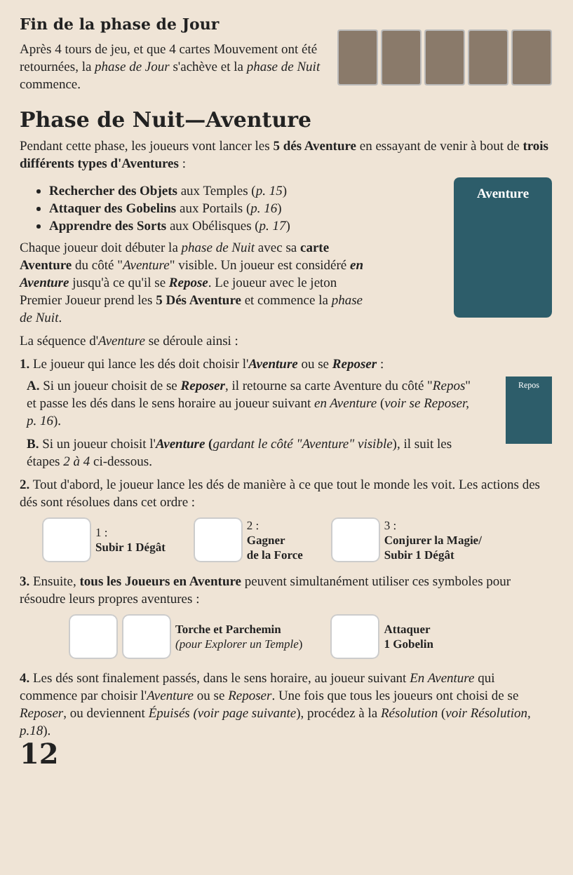Fin de la phase de Jour
Après 4 tours de jeu, et que 4 cartes Mouvement ont été retournées, la phase de Jour s'achève et la phase de Nuit commence.
Phase de Nuit—Aventure
Pendant cette phase, les joueurs vont lancer les 5 dés Aventure en essayant de venir à bout de trois différents types d'Aventures :
Rechercher des Objets aux Temples (p. 15)
Attaquer des Gobelins aux Portails (p. 16)
Apprendre des Sorts aux Obélisques (p. 17)
Chaque joueur doit débuter la phase de Nuit avec sa carte Aventure du côté "Aventure" visible. Un joueur est considéré en Aventure jusqu'à ce qu'il se Repose. Le joueur avec le jeton Premier Joueur prend les 5 Dés Aventure et commence la phase de Nuit.
Aventure
La séquence d'Aventure se déroule ainsi :
1. Le joueur qui lance les dés doit choisir l'Aventure ou se Reposer :
A. Si un joueur choisit de se Reposer, il retourne sa carte Aventure du côté "Repos" et passe les dés dans le sens horaire au joueur suivant en Aventure (voir se Reposer, p. 16).
B. Si un joueur choisit l'Aventure (gardant le côté "Aventure" visible), il suit les étapes 2 à 4 ci-dessous.
Repos
2. Tout d'abord, le joueur lance les dés de manière à ce que tout le monde les voit. Les actions des dés sont résolues dans cet ordre :
1 :
Subir 1 Dégât
2 :
Gagner
de la Force
3 :
Conjurer la Magie/
Subir 1 Dégât
3. Ensuite, tous les Joueurs en Aventure peuvent simultanément utiliser ces symboles pour résoudre leurs propres aventures :
Torche et Parchemin
(pour Explorer un Temple)
Attaquer
1 Gobelin
4. Les dés sont finalement passés, dans le sens horaire, au joueur suivant En Aventure qui commence par choisir l'Aventure ou se Reposer. Une fois que tous les joueurs ont choisi de se Reposer, ou deviennent Épuisés (voir page suivante), procédez à la Résolution (voir Résolution, p.18).
12